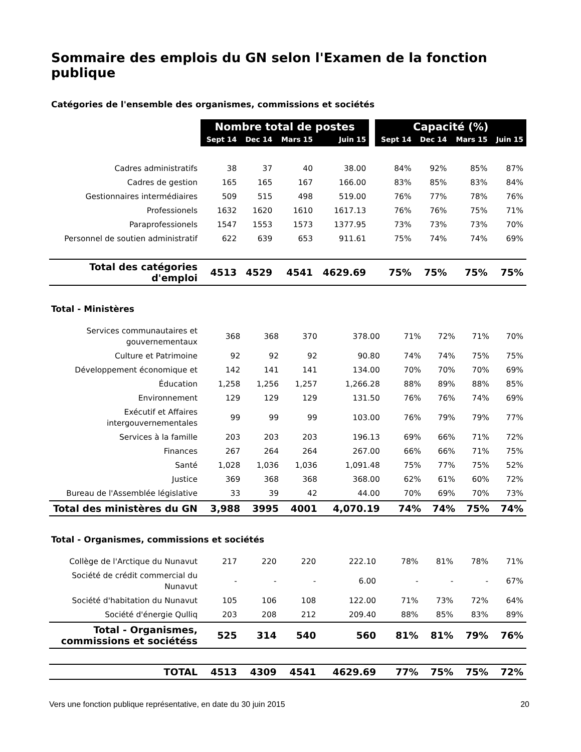Sommaire des emplois du GN selon l'Examen de la fonction publique
Catégories de l'ensemble des organismes, commissions et sociétés
| | Nombre total de postes | | | | | Capacité (%) | | | |
| --- | --- | --- | --- | --- | --- | --- | --- | --- | --- |
| | Sept 14 | Dec 14 | Mars 15 | Juin 15 | | Sept 14 | Dec 14 | Mars 15 | Juin 15 |
| Cadres administratifs | 38 | 37 | 40 | 38.00 | | 84% | 92% | 85% | 87% |
| Cadres de gestion | 165 | 165 | 167 | 166.00 | | 83% | 85% | 83% | 84% |
| Gestionnaires intermédiaires | 509 | 515 | 498 | 519.00 | | 76% | 77% | 78% | 76% |
| Professionels | 1632 | 1620 | 1610 | 1617.13 | | 76% | 76% | 75% | 71% |
| Paraprofessionels | 1547 | 1553 | 1573 | 1377.95 | | 73% | 73% | 73% | 70% |
| Personnel de soutien administratif | 622 | 639 | 653 | 911.61 | | 75% | 74% | 74% | 69% |
| Total des catégories d'emploi | 4513 | 4529 | 4541 | 4629.69 | | 75% | 75% | 75% | 75% |
Total - Ministères
| Services communautaires et gouvernementaux | 368 | 368 | 370 | 378.00 | | 71% | 72% | 71% | 70% |
| Culture et Patrimoine | 92 | 92 | 92 | 90.80 | | 74% | 74% | 75% | 75% |
| Développement économique et | 142 | 141 | 141 | 134.00 | | 70% | 70% | 70% | 69% |
| Éducation | 1,258 | 1,256 | 1,257 | 1,266.28 | | 88% | 89% | 88% | 85% |
| Environnement | 129 | 129 | 129 | 131.50 | | 76% | 76% | 74% | 69% |
| Exécutif et Affaires intergouvernementales | 99 | 99 | 99 | 103.00 | | 76% | 79% | 79% | 77% |
| Services à la famille | 203 | 203 | 203 | 196.13 | | 69% | 66% | 71% | 72% |
| Finances | 267 | 264 | 264 | 267.00 | | 66% | 66% | 71% | 75% |
| Santé | 1,028 | 1,036 | 1,036 | 1,091.48 | | 75% | 77% | 75% | 52% |
| Justice | 369 | 368 | 368 | 368.00 | | 62% | 61% | 60% | 72% |
| Bureau de l'Assemblée législative | 33 | 39 | 42 | 44.00 | | 70% | 69% | 70% | 73% |
| Total des ministères du GN | 3,988 | 3995 | 4001 | 4,070.19 | | 74% | 74% | 75% | 74% |
Total - Organismes, commissions et sociétés
| Collège de l'Arctique du Nunavut | 217 | 220 | 220 | 222.10 | | 78% | 81% | 78% | 71% |
| Société de crédit commercial du Nunavut | - | - | - | 6.00 | | - | - | - | 67% |
| Société d'habitation du Nunavut | 105 | 106 | 108 | 122.00 | | 71% | 73% | 72% | 64% |
| Société d'énergie Qulliq | 203 | 208 | 212 | 209.40 | | 88% | 85% | 83% | 89% |
| Total - Organismes, commissions et sociétéss | 525 | 314 | 540 | 560 | | 81% | 81% | 79% | 76% |
| TOTAL | 4513 | 4309 | 4541 | 4629.69 | | 77% | 75% | 75% | 72% |
Vers une fonction publique représentative, en date du 30 juin 2015 20